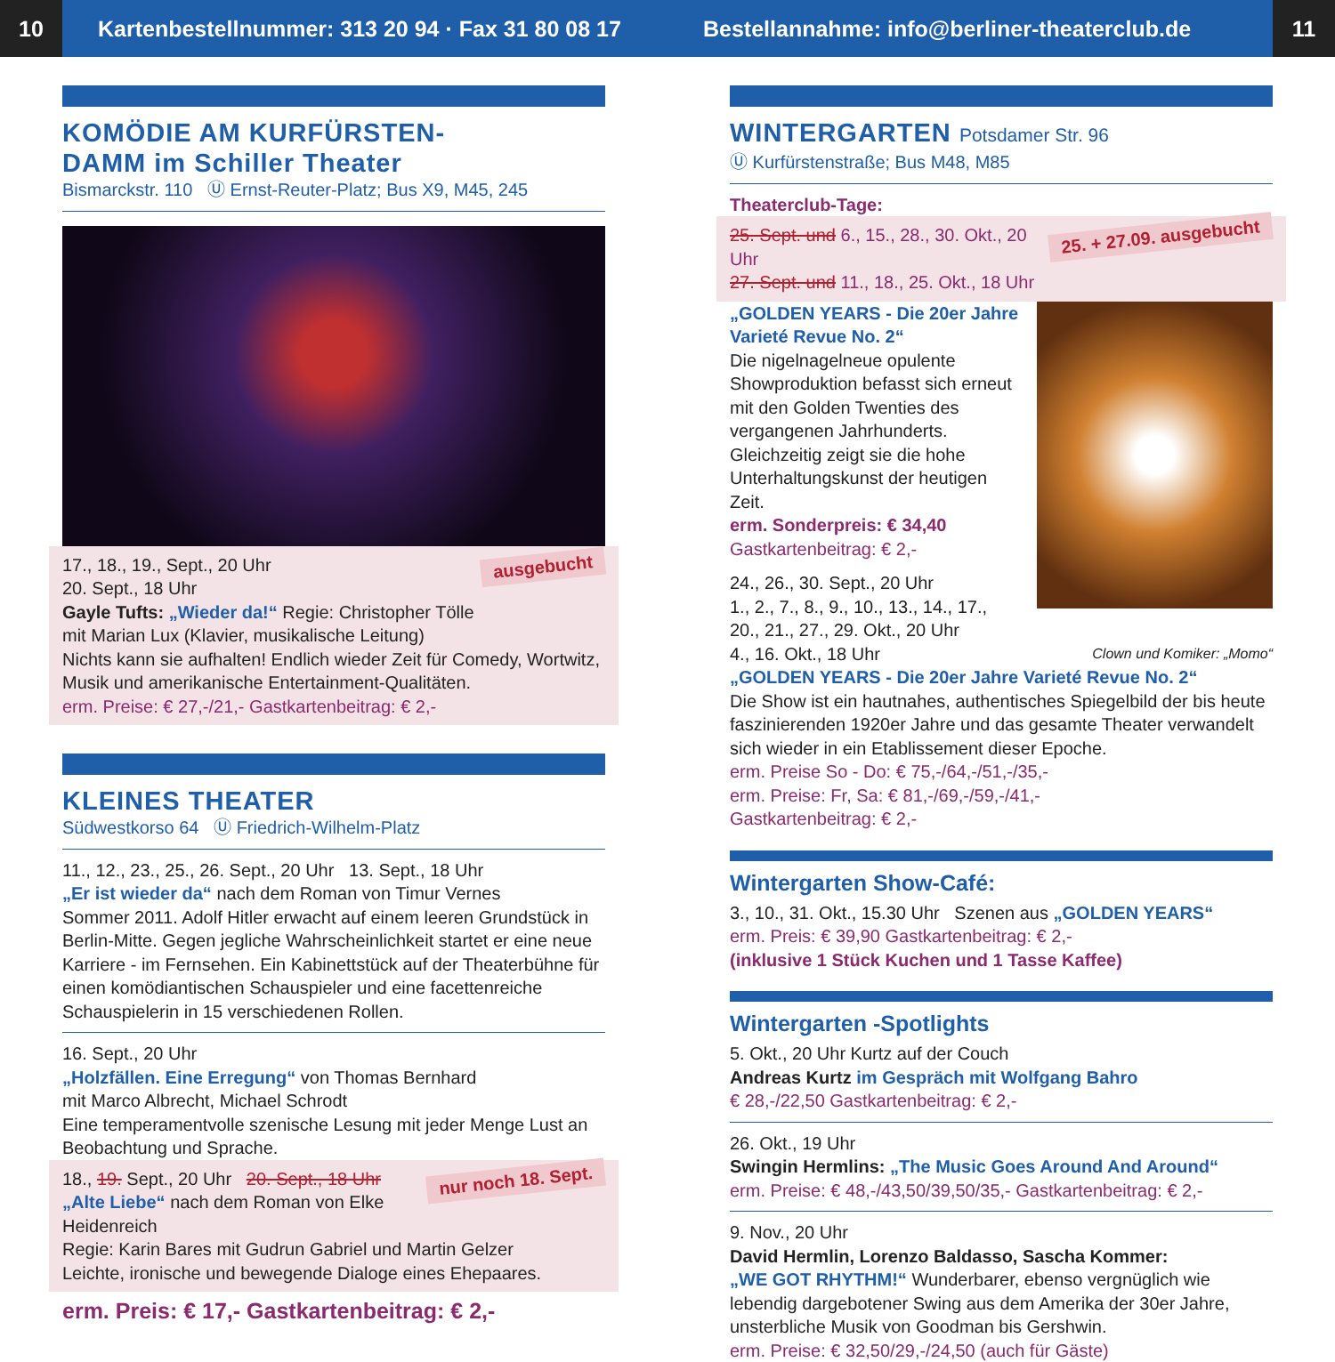10
Kartenbestellnummer: 313 20 94 · Fax 31 80 08 17
Bestellannahme: info@berliner-theaterclub.de
11
KOMÖDIE AM KURFÜRSTEN-
DAMM im Schiller Theater
Bismarckstr. 110 Ⓤ Ernst-Reuter-Platz; Bus X9, M45, 245
ausgebucht
17., 18., 19., Sept., 20 Uhr
20. Sept., 18 Uhr
Gayle Tufts: „Wieder da!“ Regie: Christopher Tölle
mit Marian Lux (Klavier, musikalische Leitung)
Nichts kann sie aufhalten! Endlich wieder Zeit für Comedy, Wortwitz, Musik und amerikanische Entertainment-Qualitäten.
erm. Preise: € 27,-/21,- Gastkartenbeitrag: € 2,-
KLEINES THEATER
Südwestkorso 64 Ⓤ Friedrich-Wilhelm-Platz
11., 12., 23., 25., 26. Sept., 20 Uhr 13. Sept., 18 Uhr
„Er ist wieder da“ nach dem Roman von Timur Vernes
Sommer 2011. Adolf Hitler erwacht auf einem leeren Grundstück in Berlin-Mitte. Gegen jegliche Wahrscheinlichkeit startet er eine neue Karriere - im Fernsehen. Ein Kabinettstück auf der Theaterbühne für einen komödiantischen Schauspieler und eine facettenreiche Schauspielerin in 15 verschiedenen Rollen.
16. Sept., 20 Uhr
„Holzfällen. Eine Erregung“ von Thomas Bernhard
mit Marco Albrecht, Michael Schrodt
Eine temperamentvolle szenische Lesung mit jeder Menge Lust an Beobachtung und Sprache.
nur noch 18. Sept.
18., 19. Sept., 20 Uhr 20. Sept., 18 Uhr
„Alte Liebe“ nach dem Roman von Elke Heidenreich
Regie: Karin Bares mit Gudrun Gabriel und Martin Gelzer
Leichte, ironische und bewegende Dialoge eines Ehepaares.
erm. Preis: € 17,- Gastkartenbeitrag: € 2,-
WINTERGARTEN Potsdamer Str. 96
Ⓤ Kurfürstenstraße; Bus M48, M85
Theaterclub-Tage:
25. + 27.09. ausgebucht
25. Sept. und 6., 15., 28., 30. Okt., 20 Uhr
27. Sept. und 11., 18., 25. Okt., 18 Uhr
„GOLDEN YEARS - Die 20er Jahre Varieté Revue No. 2“
Die nigelnagelneue opulente Showproduktion befasst sich erneut mit den Golden Twenties des vergangenen Jahrhunderts. Gleichzeitig zeigt sie die hohe Unterhaltungskunst der heutigen Zeit.
erm. Sonderpreis: € 34,40
Gastkartenbeitrag: € 2,-
24., 26., 30. Sept., 20 Uhr
1., 2., 7., 8., 9., 10., 13., 14., 17., 20., 21., 27., 29. Okt., 20 Uhr
4., 16. Okt., 18 Uhr Clown und Komiker: „Momo“
„GOLDEN YEARS - Die 20er Jahre Varieté Revue No. 2“
Die Show ist ein hautnahes, authentisches Spiegelbild der bis heute faszinierenden 1920er Jahre und das gesamte Theater verwandelt sich wieder in ein Etablissement dieser Epoche.
erm. Preise So - Do: € 75,-/64,-/51,-/35,-
erm. Preise: Fr, Sa: € 81,-/69,-/59,-/41,-
Gastkartenbeitrag: € 2,-
Wintergarten Show-Café:
3., 10., 31. Okt., 15.30 Uhr Szenen aus „GOLDEN YEARS“
erm. Preis: € 39,90 Gastkartenbeitrag: € 2,-
(inklusive 1 Stück Kuchen und 1 Tasse Kaffee)
Wintergarten -Spotlights
5. Okt., 20 Uhr Kurtz auf der Couch
Andreas Kurtz im Gespräch mit Wolfgang Bahro
€ 28,-/22,50 Gastkartenbeitrag: € 2,-
26. Okt., 19 Uhr
Swingin Hermlins: „The Music Goes Around And Around“
erm. Preise: € 48,-/43,50/39,50/35,- Gastkartenbeitrag: € 2,-
9. Nov., 20 Uhr
David Hermlin, Lorenzo Baldasso, Sascha Kommer:
„WE GOT RHYTHM!“ Wunderbarer, ebenso vergnüglich wie lebendig dargebotener Swing aus dem Amerika der 30er Jahre, unsterbliche Musik von Goodman bis Gershwin.
erm. Preise: € 32,50/29,-/24,50 (auch für Gäste)